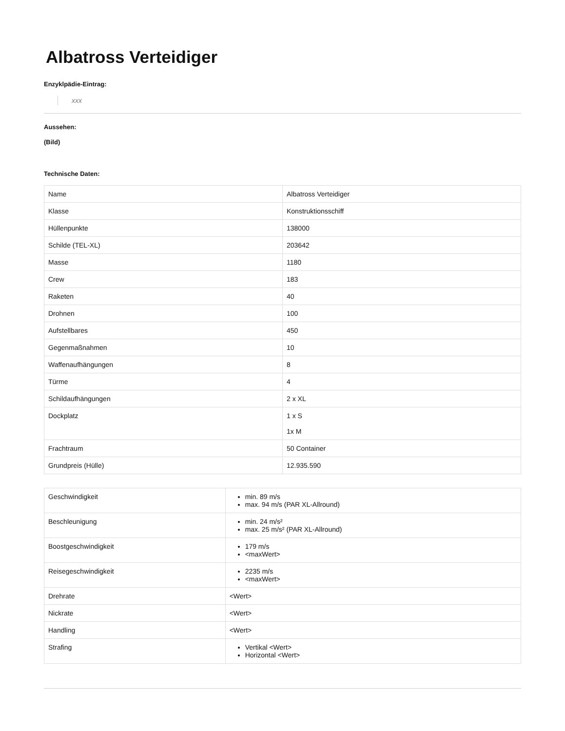Albatross Verteidiger
Enzyklpädie-Eintrag:
xxx
Aussehen:
(Bild)
Technische Daten:
| Name | Albatross Verteidiger |
| Klasse | Konstruktionsschiff |
| Hüllenpunkte | 138000 |
| Schilde (TEL-XL) | 203642 |
| Masse | 1180 |
| Crew | 183 |
| Raketen | 40 |
| Drohnen | 100 |
| Aufstellbares | 450 |
| Gegenmaßnahmen | 10 |
| Waffenaufhängungen | 8 |
| Türme | 4 |
| Schildaufhängungen | 2 x XL |
| Dockplatz | 1 x S 1x M |
| Frachtraum | 50 Container |
| Grundpreis (Hülle) | 12.935.590 |
| Geschwindigkeit | min. 89 m/s max. 94 m/s (PAR XL-Allround) |
| Beschleunigung | min. 24 m/s² max. 25 m/s² (PAR XL-Allround) |
| Boostgeschwindigkeit | 179 m/s <maxWert> |
| Reisegeschwindigkeit | 2235 m/s <maxWert> |
| Drehrate | <Wert> |
| Nickrate | <Wert> |
| Handling | <Wert> |
| Strafing | Vertikal <Wert> Horizontal <Wert> |